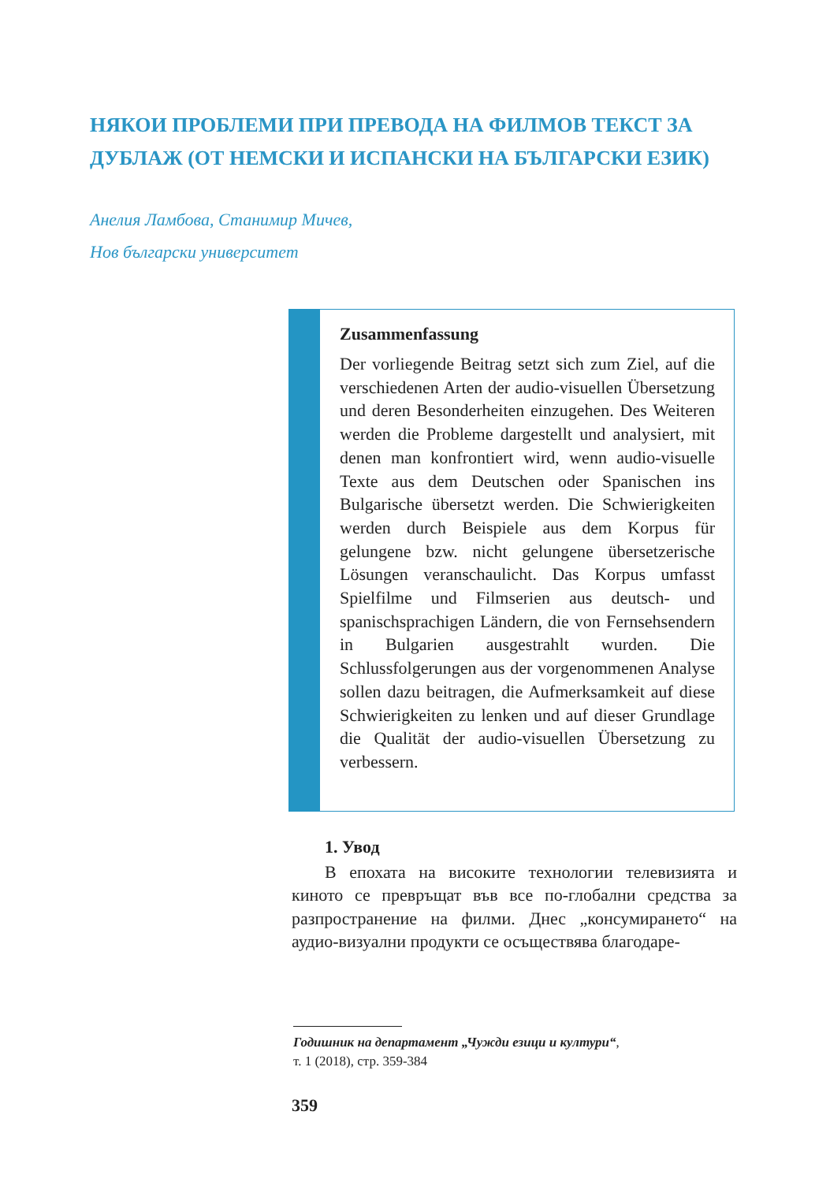НЯКОИ ПРОБЛЕМИ ПРИ ПРЕВОДА НА ФИЛМОВ ТЕКСТ ЗА ДУБЛАЖ (ОТ НЕМСКИ И ИСПАНСКИ НА БЪЛГАРСКИ ЕЗИК)
Анелия Ламбова, Станимир Мичев,
Нов български университет
Zusammenfassung
Der vorliegende Beitrag setzt sich zum Ziel, auf die verschiedenen Arten der audio-visuellen Übersetzung und deren Besonderheiten einzugehen. Des Weiteren werden die Probleme dargestellt und analysiert, mit denen man konfrontiert wird, wenn audio-visuelle Texte aus dem Deutschen oder Spanischen ins Bulgarische übersetzt werden. Die Schwierigkeiten werden durch Beispiele aus dem Korpus für gelungene bzw. nicht gelungene übersetzerische Lösungen veranschaulicht. Das Korpus umfasst Spielfilme und Filmserien aus deutsch- und spanischsprachigen Ländern, die von Fernsehsendern in Bulgarien ausgestrahlt wurden. Die Schlussfolgerungen aus der vorgenommenen Analyse sollen dazu beitragen, die Aufmerksamkeit auf diese Schwierigkeiten zu lenken und auf dieser Grundlage die Qualität der audio-visuellen Übersetzung zu verbessern.
1. Увод
В епохата на високите технологии телевизията и киното се превръщат във все по-глобални средства за разпространение на филми. Днес „консумирането“ на аудио-визуални продукти се осъществява благодаре-
Годишник на департамент „Чужди езици и култури“,
т. 1 (2018), стр. 359-384
359